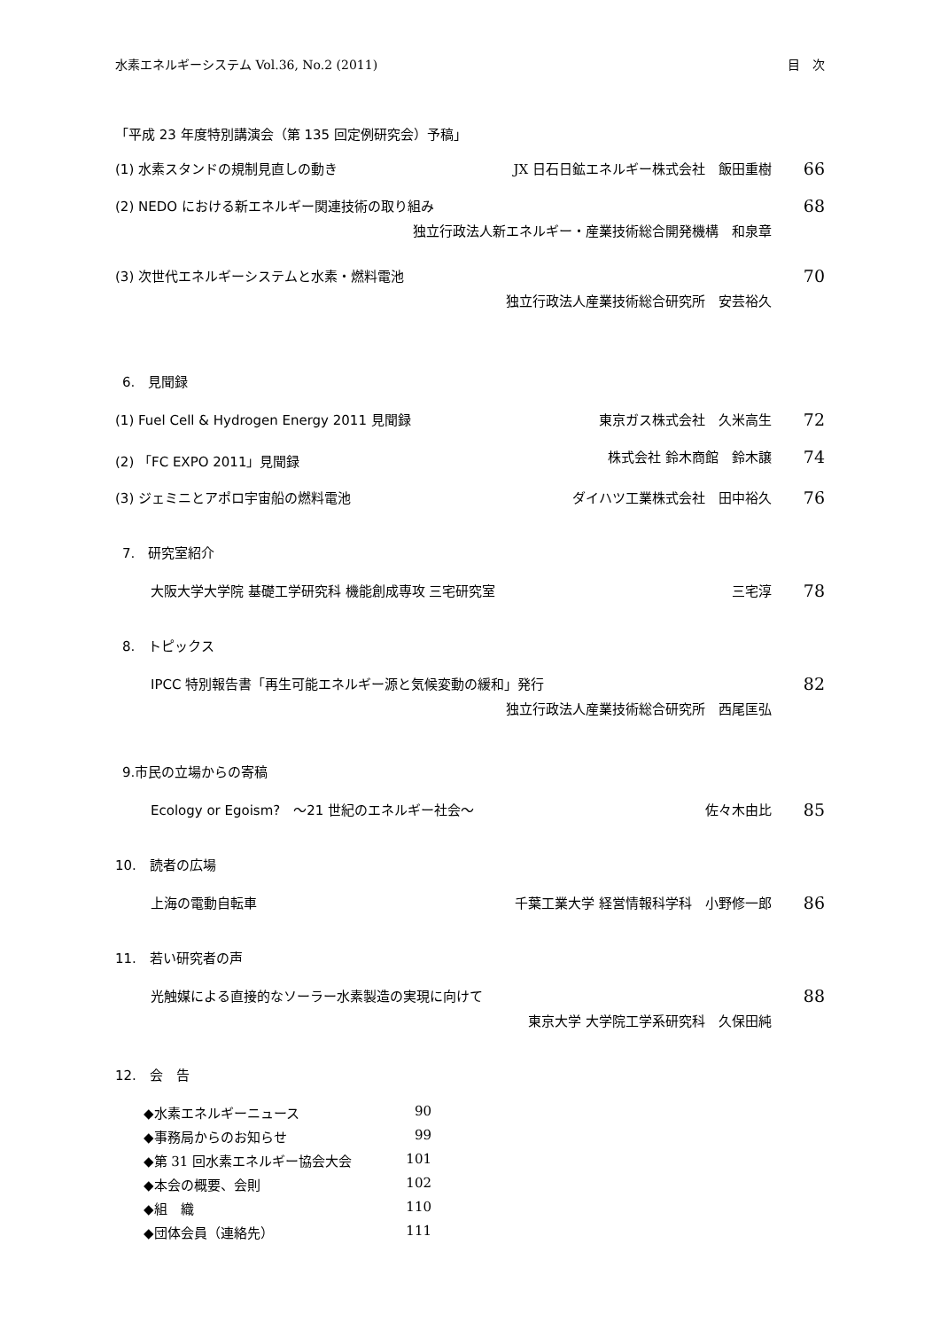水素エネルギーシステム Vol.36, No.2 (2011) 目　次
「平成 23 年度特別講演会（第 135 回定例研究会）予稿」
(1) 水素スタンドの規制見直しの動き JX 日石日鉱エネルギー株式会社　飯田重樹 66
(2) NEDO における新エネルギー関連技術の取り組み 68
独立行政法人新エネルギー・産業技術総合開発機構　和泉章
(3) 次世代エネルギーシステムと水素・燃料電池 70
独立行政法人産業技術総合研究所　安芸裕久
6.　見聞録
(1) Fuel Cell & Hydrogen Energy 2011 見聞録 東京ガス株式会社　久米高生 72
(2) 「FC EXPO 2011」見聞録 株式会社 鈴木商館　鈴木譲 74
(3) ジェミニとアポロ宇宙船の燃料電池 ダイハツ工業株式会社　田中裕久 76
7.　研究室紹介
大阪大学大学院 基礎工学研究科 機能創成専攻 三宅研究室 三宅淳 78
8.　トピックス
IPCC 特別報告書「再生可能エネルギー源と気候変動の緩和」発行 82
独立行政法人産業技術総合研究所　西尾匡弘
9.市民の立場からの寄稿
Ecology or Egoism?　～21 世紀のエネルギー社会～ 佐々木由比 85
10.　読者の広場
上海の電動自転車 千葉工業大学 経営情報科学科　小野修一郎 86
11.　若い研究者の声
光触媒による直接的なソーラー水素製造の実現に向けて 88
東京大学 大学院工学系研究科　久保田純
12.　会　告
◆水素エネルギーニュース 90
◆事務局からのお知らせ 99
◆第 31 回水素エネルギー協会大会 101
◆本会の概要、会則 102
◆組　織 110
◆団体会員（連絡先） 111